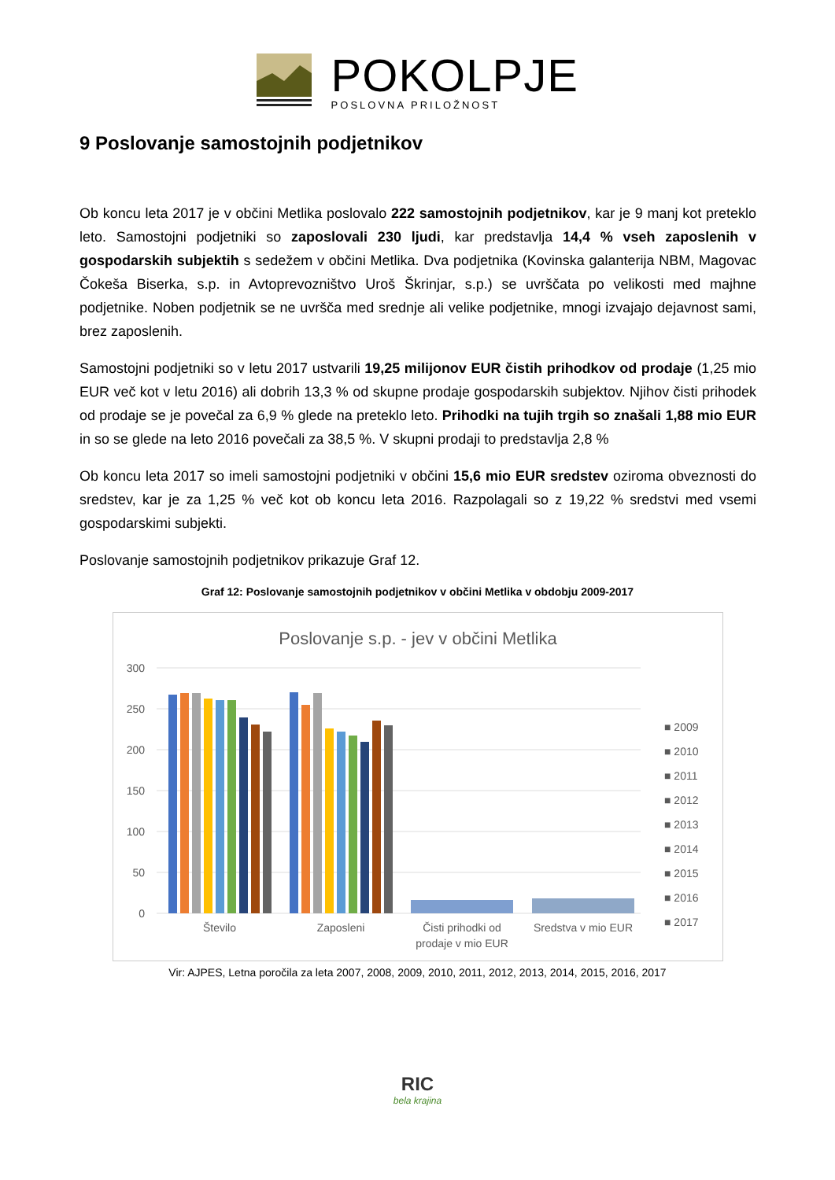POKOLPJE
POSLOVNA PRILOŽNOST
9 Poslovanje samostojnih podjetnikov
Ob koncu leta 2017 je v občini Metlika poslovalo 222 samostojnih podjetnikov, kar je 9 manj kot preteklo leto. Samostojni podjetniki so zaposlovali 230 ljudi, kar predstavlja 14,4 % vseh zaposlenih v gospodarskih subjektih s sedežem v občini Metlika. Dva podjetnika (Kovinska galanterija NBM, Magovac Čokeša Biserka, s.p. in Avtoprevozništvo Uroš Škrinjar, s.p.) se uvrščata po velikosti med majhne podjetnike. Noben podjetnik se ne uvršča med srednje ali velike podjetnike, mnogi izvajajo dejavnost sami, brez zaposlenih.
Samostojni podjetniki so v letu 2017 ustvarili 19,25 milijonov EUR čistih prihodkov od prodaje (1,25 mio EUR več kot v letu 2016) ali dobrih 13,3 % od skupne prodaje gospodarskih subjektov. Njihov čisti prihodek od prodaje se je povečal za 6,9 % glede na preteklo leto. Prihodki na tujih trgih so znašali 1,88 mio EUR in so se glede na leto 2016 povečali za 38,5 %. V skupni prodaji to predstavlja 2,8 %
Ob koncu leta 2017 so imeli samostojni podjetniki v občini 15,6 mio EUR sredstev oziroma obveznosti do sredstev, kar je za 1,25 % več kot ob koncu leta 2016. Razpolagali so z 19,22 % sredstvi med vsemi gospodarskimi subjekti.
Poslovanje samostojnih podjetnikov prikazuje Graf 12.
Graf 12: Poslovanje samostojnih podjetnikov v občini Metlika v obdobju 2009-2017
Poslovanje s.p. - jev v občini Metlika
300
250
200
150
100
50
0
Število
Zaposleni
Čisti prihodki od
prodaje v mio EUR
Sredstva v mio EUR
■ 2009
■ 2010
■ 2011
■ 2012
■ 2013
■ 2014
■ 2015
■ 2016
■ 2017
Vir: AJPES, Letna poročila za leta 2007, 2008, 2009, 2010, 2011, 2012, 2013, 2014, 2015, 2016, 2017
RIC
bela krajina